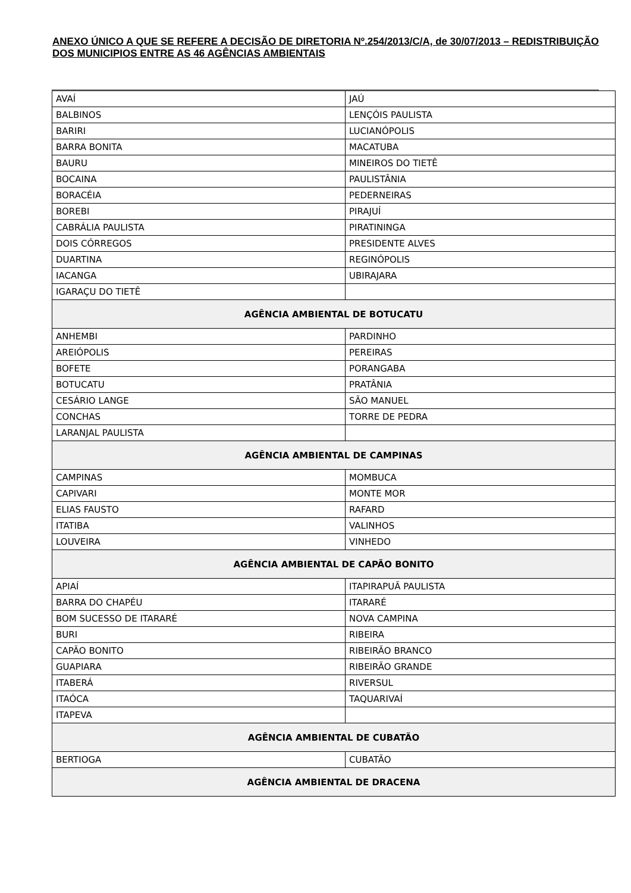ANEXO ÚNICO A QUE SE REFERE A DECISÃO DE DIRETORIA Nº.254/2013/C/A, de 30/07/2013 – REDISTRIBUIÇÃO DOS MUNICIPIOS ENTRE AS 46 AGÊNCIAS AMBIENTAIS
| AVAÍ | JAÚ |
| BALBINOS | LENÇÓIS PAULISTA |
| BARIRI | LUCIANÓPOLIS |
| BARRA BONITA | MACATUBA |
| BAURU | MINEIROS DO TIETÊ |
| BOCAINA | PAULISTÂNIA |
| BORACÉIA | PEDERNEIRAS |
| BOREBI | PIRAJUÍ |
| CABRÁLIA PAULISTA | PIRATININGA |
| DOIS CÓRREGOS | PRESIDENTE ALVES |
| DUARTINA | REGINÓPOLIS |
| IACANGA | UBIRAJARA |
| IGARAÇU DO TIETÊ | |
| AGÊNCIA AMBIENTAL DE BOTUCATU | |
| ANHEMBI | PARDINHO |
| AREIÓPOLIS | PEREIRAS |
| BOFETE | PORANGABA |
| BOTUCATU | PRATÂNIA |
| CESÁRIO LANGE | SÃO MANUEL |
| CONCHAS | TORRE DE PEDRA |
| LARANJAL PAULISTA | |
| AGÊNCIA AMBIENTAL DE CAMPINAS | |
| CAMPINAS | MOMBUCA |
| CAPIVARI | MONTE MOR |
| ELIAS FAUSTO | RAFARD |
| ITATIBA | VALINHOS |
| LOUVEIRA | VINHEDO |
| AGÊNCIA AMBIENTAL DE CAPÃO BONITO | |
| APIAÍ | ITAPIRAPUÃ PAULISTA |
| BARRA DO CHAPÉU | ITARARÉ |
| BOM SUCESSO DE ITARARÉ | NOVA CAMPINA |
| BURI | RIBEIRA |
| CAPÃO BONITO | RIBEIRÃO BRANCO |
| GUAPIARA | RIBEIRÃO GRANDE |
| ITABERÁ | RIVERSUL |
| ITAÓCA | TAQUARIVAÍ |
| ITAPEVA | |
| AGÊNCIA AMBIENTAL DE CUBATÃO | |
| BERTIOGA | CUBATÃO |
| AGÊNCIA AMBIENTAL DE DRACENA | |